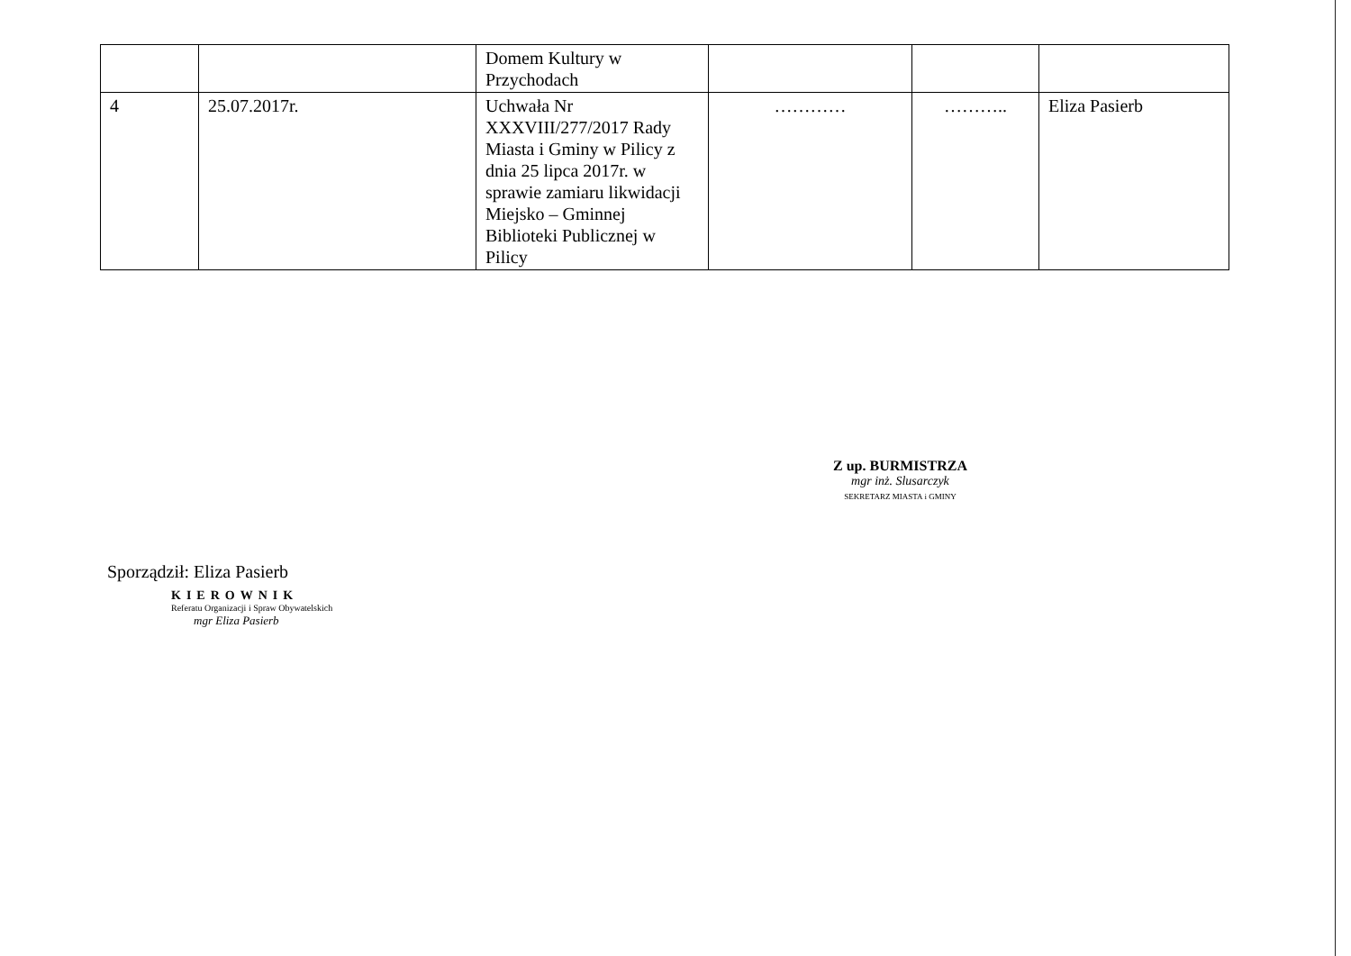| | | Domem Kultury w Przychodach | | | |
| 4 | 25.07.2017r. | Uchwała Nr XXXVIII/277/2017 Rady Miasta i Gminy w Pilicy z dnia 25 lipca 2017r. w sprawie zamiaru likwidacji Miejsko – Gminnej Biblioteki Publicznej w Pilicy | ………… | ……….. | Eliza Pasierb |
Sporządził: Eliza Pasierb
KIEROWNIK
Referatu Organizacji i Spraw Obywatelskich
mgr Eliza Pasierb
Z up. BURMISTRZA
mgr inż. Slusarczyk
SEKRETARZ MIASTA i GMINY